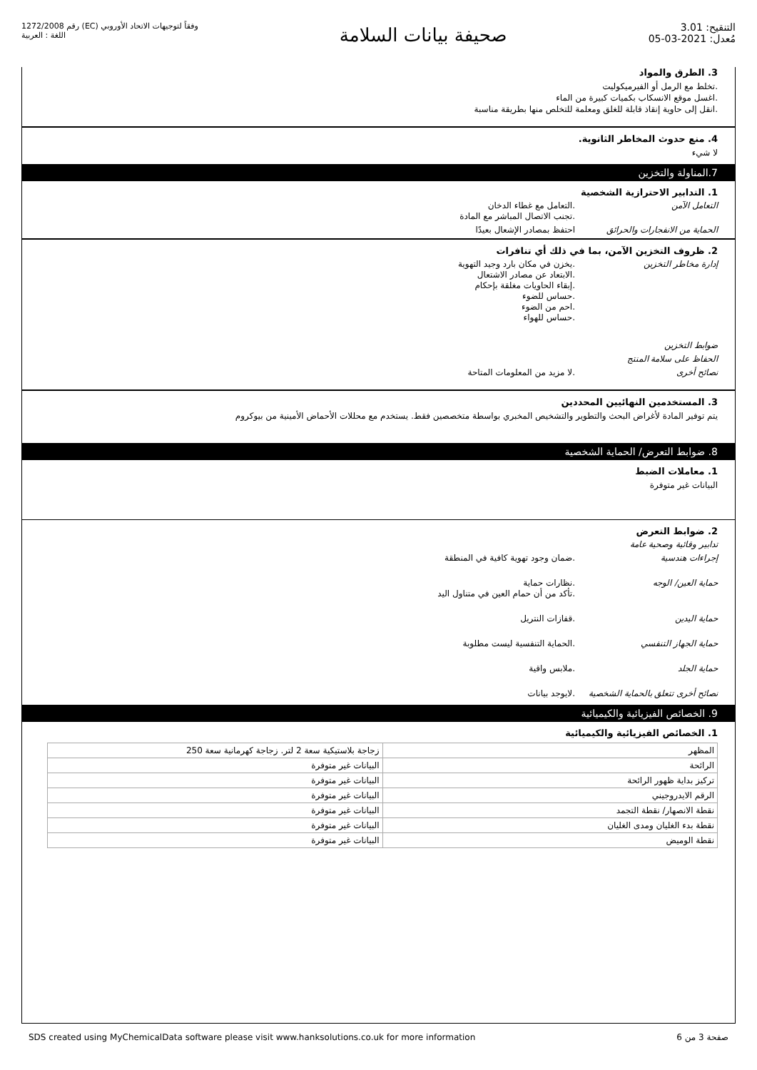رقم 1272/2008 (EC) وفقاً لتوجيهات الاتحاد الأوروبي
اللغة : العربية
صحيفة بيانات السلامة
التنقيح: 3.01
مُعدل: 2021-03-05
3. الطرق والمواد
.تخلط مع الرمل أو الفيرميكوليت
.اغسل موقع الانسكاب بكميات كبيرة من الماء
.انقل إلى حاوية إنقاذ قابلة للغلق ومعلمة للتخلص منها بطريقة مناسبة
4. منع حدوث المخاطر الثانوية.
لا شيء
7.المناولة والتخزين
1. التدابير الاحترازية الشخصية
التعامل الآمن .التعامل مع غطاء الدخان
.تجنب الاتصال المباشر مع المادة
الحماية من الانفجارات والحرائق
احتفظ بمصادر الإشعال بعيدًا
2. ظروف التخزين الآمن، بما في ذلك أي تنافرات
إدارة مخاطر التخزين .يخزن في مكان بارد وجيد التهوية
.الابتعاد عن مصادر الاشتعال
.إبقاء الحاويات مغلقة بإحكام
.حساس للضوء
.احم من الضوء
.حساس للهواء
ضوابط التخزين
الحفاظ على سلامة المنتج
نصائح أخرى .لا مزيد من المعلومات المتاحة
3. المستخدمين النهائيين المحددين
يتم توفير المادة لأغراض البحث والتطوير والتشخيص المخبري بواسطة متخصصين فقط. يستخدم مع محللات الأحماض الأمينية من بيوكروم
8. ضوابط التعرض/ الحماية الشخصية
1. معاملات الضبط
البيانات غير متوفرة
2. ضوابط التعرض
تدابير وقائية وصحية عامة
إجراءات هندسية .ضمان وجود تهوية كافية في المنطقة
حماية العين/ الوجه .نظارات حماية
.تأكد من أن حمام العين في متناول اليد
حماية اليدين .قفازات النتريل
حماية الجهاز التنفسي .الحماية التنفسية ليست مطلوبة
حماية الجلد .ملابس واقية
نصائح أخرى تتعلق بالحماية الشخصية
.لايوجد بيانات
9. الخصائص الفيزيائية والكيميائية
1. الخصائص الفيزيائية والكيميائية
| المظهر | زجاجة بلاستيكية سعة 2 لتر. زجاجة كهرمانية سعة 250 |
| الرائحة | البيانات غير متوفرة |
| تركيز بداية ظهور الرائحة | البيانات غير متوفرة |
| الرقم الايدروجيني | البيانات غير متوفرة |
| نقطة الانصهار/ نقطة التجمد | البيانات غير متوفرة |
| نقطة بدء الغليان ومدى الغليان | البيانات غير متوفرة |
| نقطة الوميض | البيانات غير متوفرة |
SDS created using MyChemicalData software please visit www.hanksolutions.co.uk for more information
صفحة 3 من 6